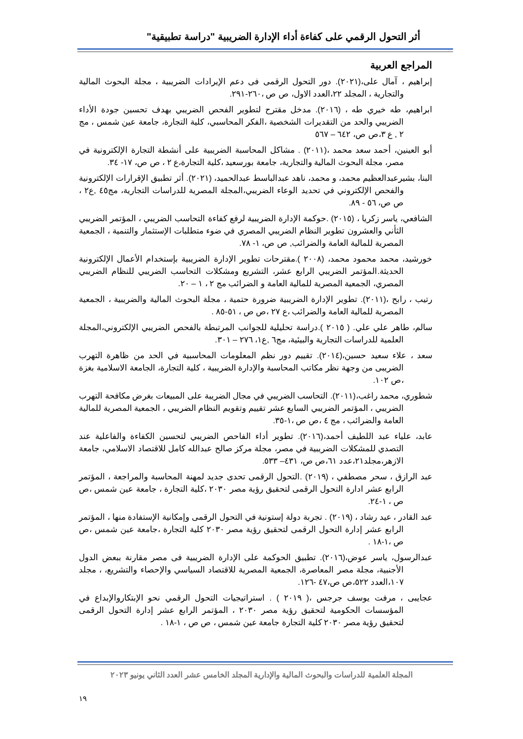أثر التحول الرقمي على كفاءة أداء الإدارة الضريبية "دراسة تطبيقية"
المراجع العربية
إبراهيم ، آمال على،(٢٠٢١). دور التحول الرقمى فى دعم الإيرادات الضريبية ، مجلة البحوث المالية والتجارية ، المجلد ٢٢،العدد الاول، ص ص ،٢٦٠-٢٩١.
ابراهيم، طه خيري طه ، (٢٠١٦). مدخل مقترح لتطوير الفحص الضريبي بهدف تحسين جودة الأداء الضريبي والحد من التقديرات الشخصية ،الفكر المحاسبي، كلية التجارة، جامعة عين شمس ، مج ٢ , ع ٣،ص ص، ٦٤٢ – ٥٦٧
أبو العينين، أحمد سعد محمد ،(٢٠١١) . مشاكل المحاسبة الضريبية على أنشطة التجارة الإلكترونية في مصر، مجلة البحوث المالية والتجارية، جامعة بورسعيد ،كلية التجارة،ع ٢ ، ص ص، ١٧- ٣٤.
البنا، بشيرعبدالعظيم محمد، و محمد، ناهد عبدالباسط عبدالحميد، (٢٠٢١). أثر تطبيق الإقرارات الإلكترونية والفحص الإلكتروني في تحديد الوعاء الضريبي،المجلة المصرية للدراسات التجارية، مج٤٥ ,ع٢ ، ص ص، ٥٦ - ٨٩.
الشافعي، ياسر زكريا ، (٢٠١٥) .حوكمة الإدارة الضريبية لرفع كفاءة التحاسب الضريبي ، المؤتمر الضريبي الثأني والعشرون تطوير النظام الضريبي المصري في ضوء متطلبات الإستثمار والتنمية ، الجمعية المصرية للمالية العامة والضرائب, ص ص، ١- ٧٨.
خورشيد، محمد محمود محمد، (٢٠٠٨ ).مقترحات تطوير الإدارة الضريبية بإستخدام الأعمال الإلكترونية الحديثة.المؤتمر الضريبي الرابع عشر، التشريع ومشكلات التحاسب الضريبي للنظام الضريبي المصري، الجمعية المصرية للمالية العامة و الضرائب مج ٢ ، ١ – ٢٠.
رتيب ، رابح ،(٢٠١١). تطوير الإدارة الضريبية ضرورة حتمية ، مجلة البحوث المالية والضريبية ، الجمعية المصرية للمالية العامة والضرائب ،ع ٢٧ ،ص ص ، ٥١-٨٥ .
سالم، طاهر علي علي. ( ٢٠١٥ ).دراسة تحليلية للجوانب المرتبطة بالفحص الضريبي الإلكتروني،المجلة العلمية للدراسات التجارية والبيئية، مج٦ ,ع١، ٢٧٦ – ٣٠١.
سعد ، علاء سعيد حسين،(٢٠١٤). تقييم دور نظم المعلومات المحاسبية في الحد من ظاهرة التهرب الضريبى من وجهة نظر مكاتب المحاسبة والإدارة الضريبية ، كلية التجارة، الجامعة الاسلامية بغزة ،ص ١٠٢.
شطوري، محمد راغب،(٢٠١١). التحاسب الضريبي في مجال الضريبة على المبيعات بغرض مكافحة التهرب الضريبي ، المؤتمر الضريبي السابع عشر تقييم وتقويم النظام الضريبي ، الجمعية المصرية للمالية العامة والضرائب ، مج ٤ ،ص ص ،١-٣٥.
عابد، علياء عبد اللطيف أحمد،(٢٠١٦). تطوير أداء الفاحص الضريبي لتحسين الكفاءة والفاعلية عند التصدي للمشكلات الضريبية في مصر، مجلة مركز صالح عبدالله كامل للاقتصاد الاسلامي، جامعة الازهر،مجلد٢١،عدد ٦١،ص ص، ٤٣١– ٥٣٣.
عبد الرازق ، سحر مصطفي ، (٢٠١٩) .التحول الرقمى تحدى جديد لمهنة المحاسبة والمراجعة ، المؤتمر الرابع عشر ادارة التحول الرقمى لتحقيق رؤية مصر ٢٠٣٠ ،كلية التجارة ، جامعة عين شمس ،ص ص ، ١-٢٤.
عبد القادر ، عيد رشاد ، (٢٠١٩) . تجربة دولة إستونية في التحول الرقمى وإمكانية الإستفادة منها ، المؤتمر الرابع عشر إدارة التحول الرقمى لتحقيق رؤية مصر ٢٠٣٠ كلية التجارة ،جامعة عين شمس ،ص ص ،١-١٨ .
عبدالرسول، ياسر عوض،(٢٠١٦). تطبيق الحوكمة على الإدارة الضريبية فى مصر مقارنة ببعض الدول الأجنبية، مجلة مصر المعاصرة، الجمعية المصرية للاقتصاد السياسي والإحصاء والتشريع، ، مجلد ١٠٧،العدد ٥٢٢،ص ص،٤٧ -١٢٦.
عجايبى ، مرفت يوسف جرجس ،( ٢٠١٩ ) . استراتيجيات التحول الرقمي نحو الإبتكاروالإبداع في المؤسسات الحكومية لتحقيق رؤية مصر ٢٠٣٠ ، المؤتمر الرابع عشر إدارة التحول الرقمى لتحقيق رؤية مصر ٢٠٣٠ كلية التجارة جامعة عين شمس ، ص ص ، ١-١٨ .
المجلة العلمية للدراسات والبحوث المالية والإدارية المجلد الخامس عشر العدد الثاني يونيو ٢٠٢٣
١٩